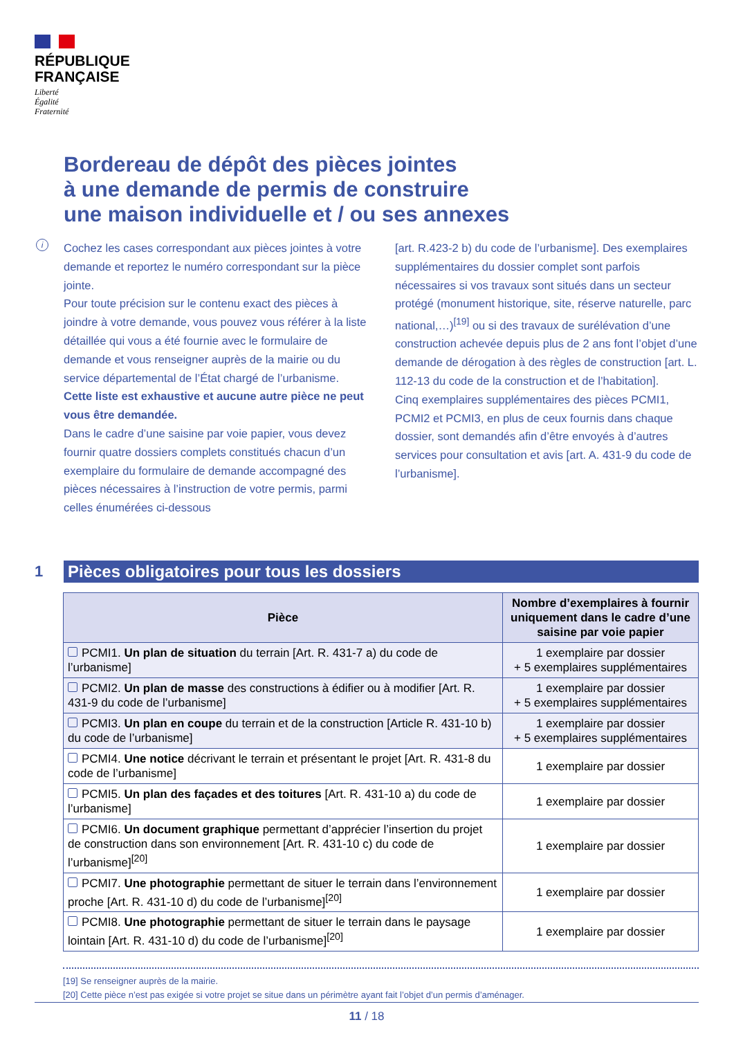RÉPUBLIQUE
FRANÇAISE
Liberté
Égalité
Fraternité
Bordereau de dépôt des pièces jointes
à une demande de permis de construire
une maison individuelle et / ou ses annexes
i
Cochez les cases correspondant aux pièces jointes à votre demande et reportez le numéro correspondant sur la pièce jointe.
Pour toute précision sur le contenu exact des pièces à joindre à votre demande, vous pouvez vous référer à la liste détaillée qui vous a été fournie avec le formulaire de demande et vous renseigner auprès de la mairie ou du service départemental de l’État chargé de l’urbanisme.
Cette liste est exhaustive et aucune autre pièce ne peut vous être demandée.
Dans le cadre d’une saisine par voie papier, vous devez fournir quatre dossiers complets constitués chacun d’un exemplaire du formulaire de demande accompagné des pièces nécessaires à l’instruction de votre permis, parmi celles énumérées ci-dessous
[art. R.423-2 b) du code de l’urbanisme]. Des exemplaires supplémentaires du dossier complet sont parfois nécessaires si vos travaux sont situés dans un secteur protégé (monument historique, site, réserve naturelle, parc national,…)<sup>[19]</sup> ou si des travaux de surélévation d’une construction achevée depuis plus de 2 ans font l’objet d’une demande de dérogation à des règles de construction [art. L. 112-13 du code de la construction et de l’habitation].
Cinq exemplaires supplémentaires des pièces PCMI1, PCMI2 et PCMI3, en plus de ceux fournis dans chaque dossier, sont demandés afin d’être envoyés à d’autres services pour consultation et avis [art. A. 431-9 du code de l’urbanisme].
1
Pièces obligatoires pour tous les dossiers
| Pièce | Nombre d’exemplaires à fournir uniquement dans le cadre d’une saisine par voie papier |
| --- | --- |
| PCMI1. Un plan de situation du terrain [Art. R. 431-7 a) du code de l’urbanisme] | 1 exemplaire par dossier + 5 exemplaires supplémentaires |
| PCMI2. Un plan de masse des constructions à édifier ou à modifier [Art. R. 431-9 du code de l’urbanisme] | 1 exemplaire par dossier + 5 exemplaires supplémentaires |
| PCMI3. Un plan en coupe du terrain et de la construction [Article R. 431-10 b) du code de l’urbanisme] | 1 exemplaire par dossier + 5 exemplaires supplémentaires |
| PCMI4. Une notice décrivant le terrain et présentant le projet [Art. R. 431-8 du code de l’urbanisme] | 1 exemplaire par dossier |
| PCMI5. Un plan des façades et des toitures [Art. R. 431-10 a) du code de l’urbanisme] | 1 exemplaire par dossier |
| PCMI6. Un document graphique permettant d’apprécier l’insertion du projet de construction dans son environnement [Art. R. 431-10 c) du code de l’urbanisme]<sup>[20]</sup> | 1 exemplaire par dossier |
| PCMI7. Une photographie permettant de situer le terrain dans l’environnement proche [Art. R. 431-10 d) du code de l’urbanisme]<sup>[20]</sup> | 1 exemplaire par dossier |
| PCMI8. Une photographie permettant de situer le terrain dans le paysage lointain [Art. R. 431-10 d) du code de l’urbanisme]<sup>[20]</sup> | 1 exemplaire par dossier |
[19] Se renseigner auprès de la mairie.
[20] Cette pièce n’est pas exigée si votre projet se situe dans un périmètre ayant fait l’objet d’un permis d’aménager.
11 / 18